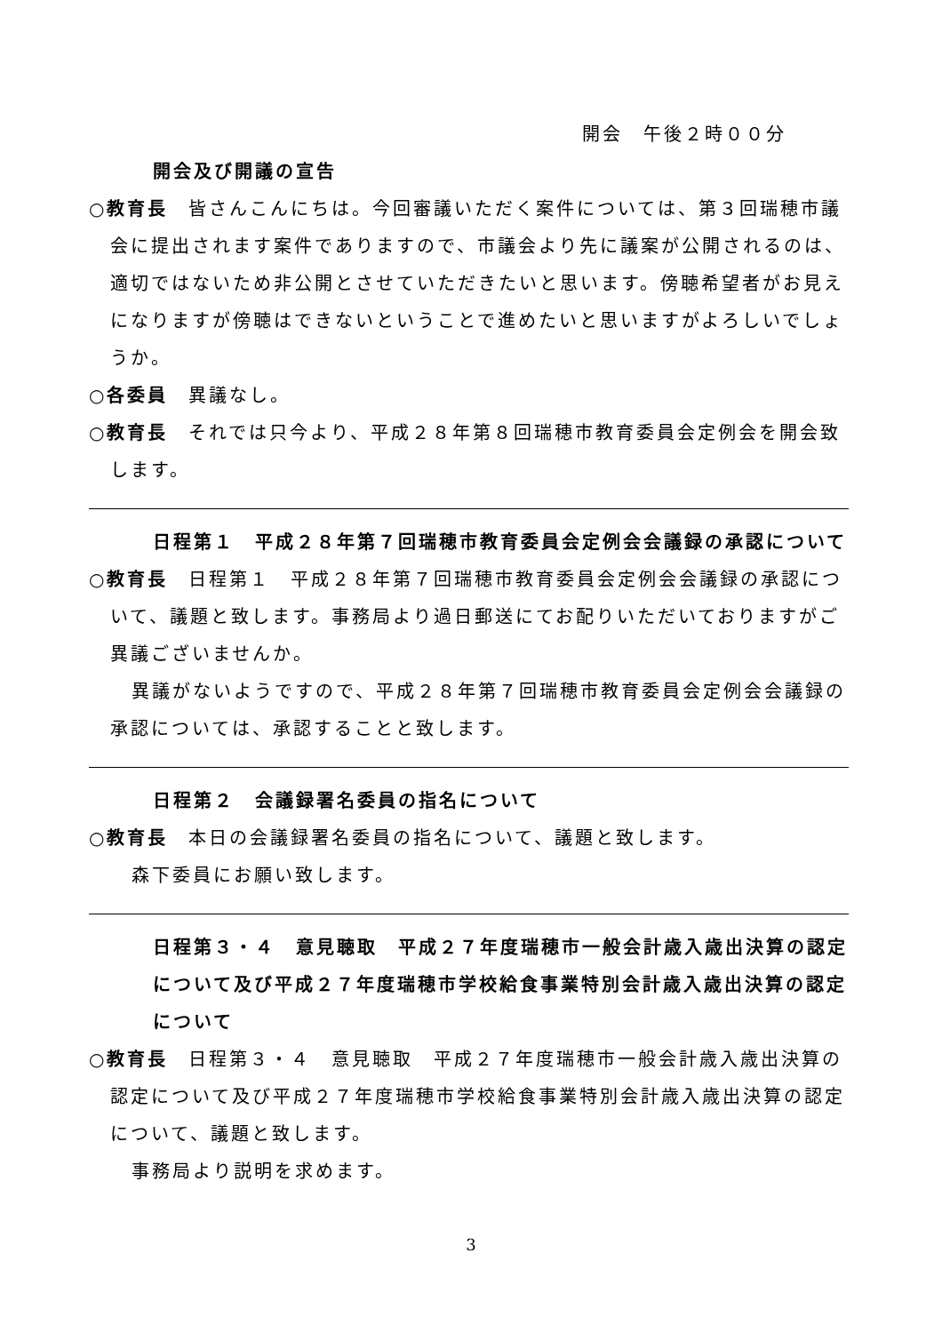開会　午後２時００分
開会及び開議の宣告
○教育長　皆さんこんにちは。今回審議いただく案件については、第３回瑞穂市議会に提出されます案件でありますので、市議会より先に議案が公開されるのは、適切ではないため非公開とさせていただきたいと思います。傍聴希望者がお見えになりますが傍聴はできないということで進めたいと思いますがよろしいでしょうか。
○各委員　異議なし。
○教育長　それでは只今より、平成２８年第８回瑞穂市教育委員会定例会を開会致します。
日程第１　平成２８年第７回瑞穂市教育委員会定例会会議録の承認について
○教育長　日程第１　平成２８年第７回瑞穂市教育委員会定例会会議録の承認について、議題と致します。事務局より過日郵送にてお配りいただいておりますがご異議ございませんか。
異議がないようですので、平成２８年第７回瑞穂市教育委員会定例会会議録の承認については、承認することと致します。
日程第２　会議録署名委員の指名について
○教育長　本日の会議録署名委員の指名について、議題と致します。
森下委員にお願い致します。
日程第３・４　意見聴取　平成２７年度瑞穂市一般会計歳入歳出決算の認定について及び平成２７年度瑞穂市学校給食事業特別会計歳入歳出決算の認定について
○教育長　日程第３・４　意見聴取　平成２７年度瑞穂市一般会計歳入歳出決算の認定について及び平成２７年度瑞穂市学校給食事業特別会計歳入歳出決算の認定について、議題と致します。
事務局より説明を求めます。
3